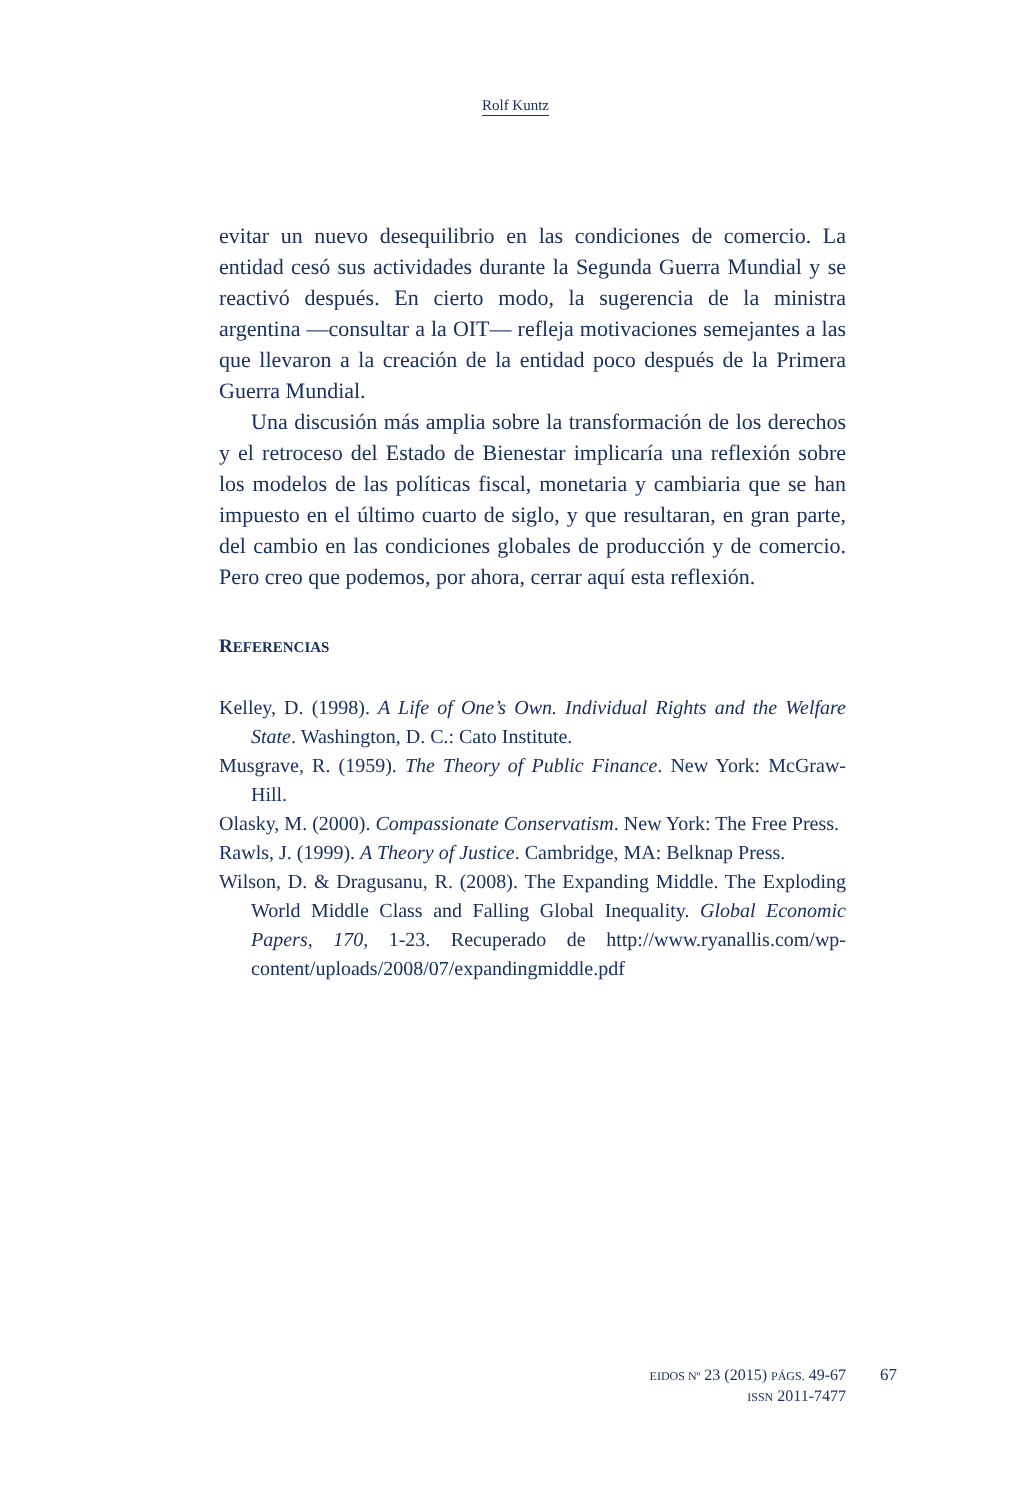Rolf Kuntz
evitar un nuevo desequilibrio en las condiciones de comercio. La entidad cesó sus actividades durante la Segunda Guerra Mundial y se reactivó después. En cierto modo, la sugerencia de la ministra argentina —consultar a la OIT— refleja motivaciones semejantes a las que llevaron a la creación de la entidad poco después de la Primera Guerra Mundial.
Una discusión más amplia sobre la transformación de los derechos y el retroceso del Estado de Bienestar implicaría una reflexión sobre los modelos de las políticas fiscal, monetaria y cambiaria que se han impuesto en el último cuarto de siglo, y que resultaran, en gran parte, del cambio en las condiciones globales de producción y de comercio. Pero creo que podemos, por ahora, cerrar aquí esta reflexión.
REFERENCIAS
Kelley, D. (1998). A Life of One’s Own. Individual Rights and the Welfare State. Washington, D. C.: Cato Institute.
Musgrave, R. (1959). The Theory of Public Finance. New York: McGraw-Hill.
Olasky, M. (2000). Compassionate Conservatism. New York: The Free Press.
Rawls, J. (1999). A Theory of Justice. Cambridge, MA: Belknap Press.
Wilson, D. & Dragusanu, R. (2008). The Expanding Middle. The Exploding World Middle Class and Falling Global Inequality. Global Economic Papers, 170, 1-23. Recuperado de http://www.ryanallis.com/wp-content/uploads/2008/07/expandingmiddle.pdf
EIDOS Nº 23 (2015) PÁGS. 49-67
ISSN 2011-7477
67